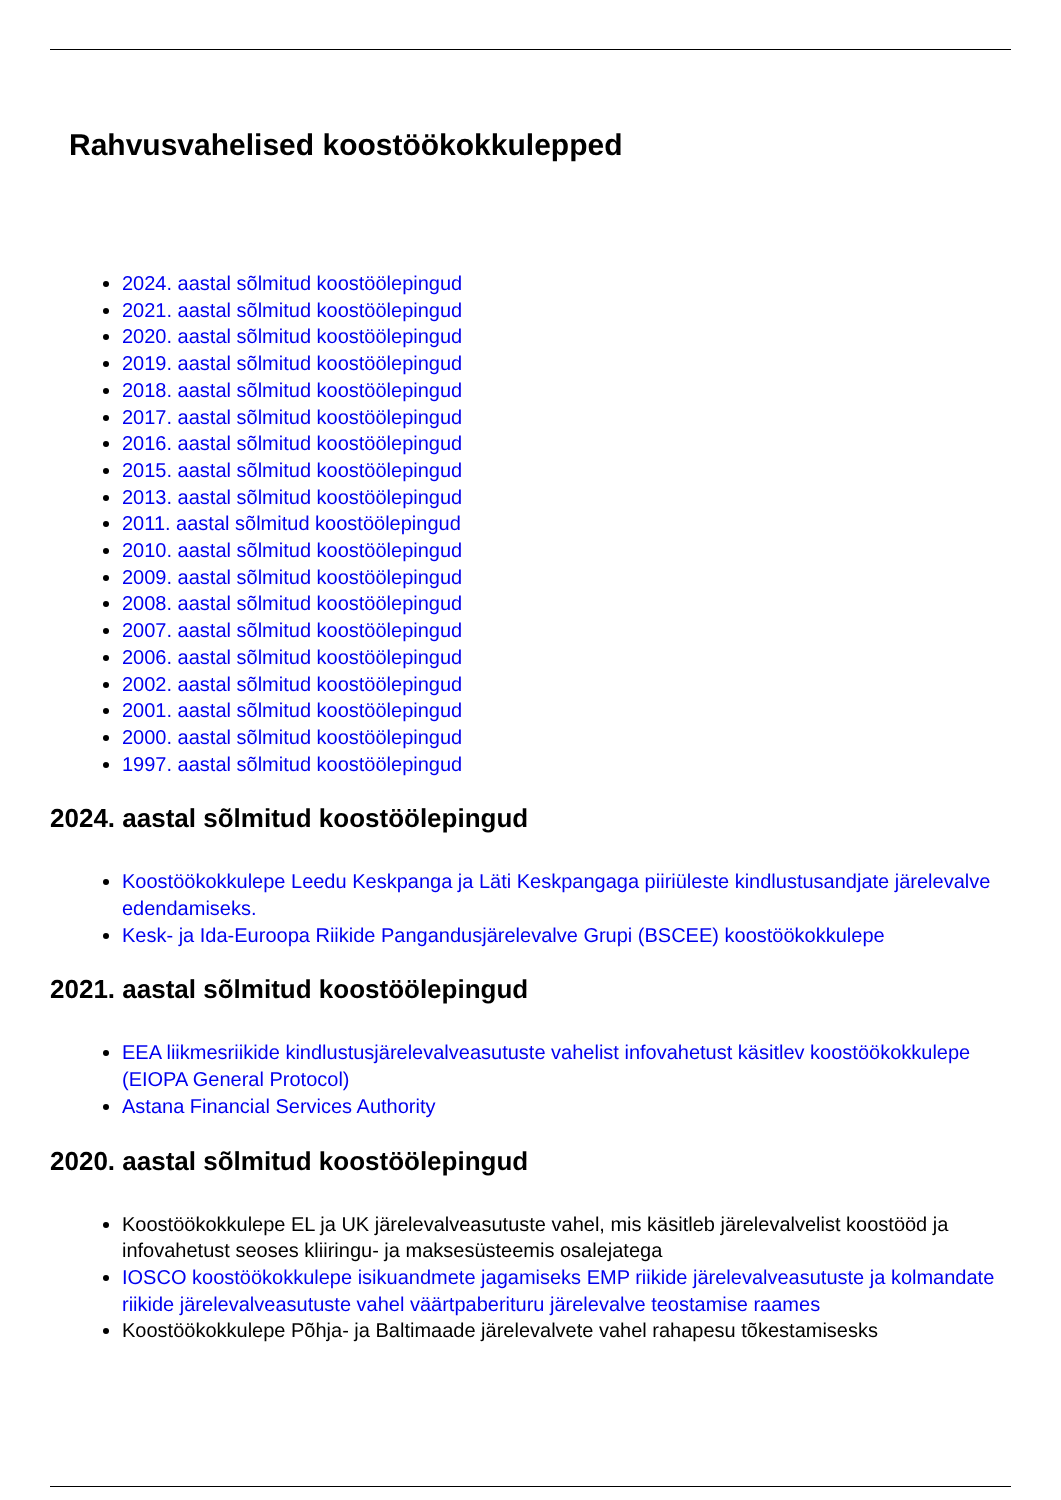Rahvusvahelised koostöökokkulepped
2024. aastal sõlmitud koostöölepingud
2021. aastal sõlmitud koostöölepingud
2020. aastal sõlmitud koostöölepingud
2019. aastal sõlmitud koostöölepingud
2018. aastal sõlmitud koostöölepingud
2017. aastal sõlmitud koostöölepingud
2016. aastal sõlmitud koostöölepingud
2015. aastal sõlmitud koostöölepingud
2013. aastal sõlmitud koostöölepingud
2011. aastal sõlmitud koostöölepingud
2010. aastal sõlmitud koostöölepingud
2009. aastal sõlmitud koostöölepingud
2008. aastal sõlmitud koostöölepingud
2007. aastal sõlmitud koostöölepingud
2006. aastal sõlmitud koostöölepingud
2002. aastal sõlmitud koostöölepingud
2001. aastal sõlmitud koostöölepingud
2000. aastal sõlmitud koostöölepingud
1997. aastal sõlmitud koostöölepingud
2024. aastal sõlmitud koostöölepingud
Koostöökokkulepe Leedu Keskpanga ja Läti Keskpangaga piiriüleste kindlustusandjate järelevalve edendamiseks.
Kesk- ja Ida-Euroopa Riikide Pangandusjärelevalve Grupi (BSCEE) koostöökokkulepe
2021. aastal sõlmitud koostöölepingud
EEA liikmesriikide kindlustusjärelevalveasutuste vahelist infovahetust käsitlev koostöökokkulepe (EIOPA General Protocol)
Astana Financial Services Authority
2020. aastal sõlmitud koostöölepingud
Koostöökokkulepe EL ja UK järelevalveasutuste vahel, mis käsitleb järelevalvelist koostööd ja infovahetust seoses kliiringu- ja maksesüsteemis osalejatega
IOSCO koostöökokkulepe isikuandmete jagamiseks EMP riikide järelevalveasutuste ja kolmandate riikide järelevalveasutuste vahel väärtpaberituru järelevalve teostamise raames
Koostöökokkulepe Põhja- ja Baltimaade järelevalvete vahel rahapesu tõkestamisesks